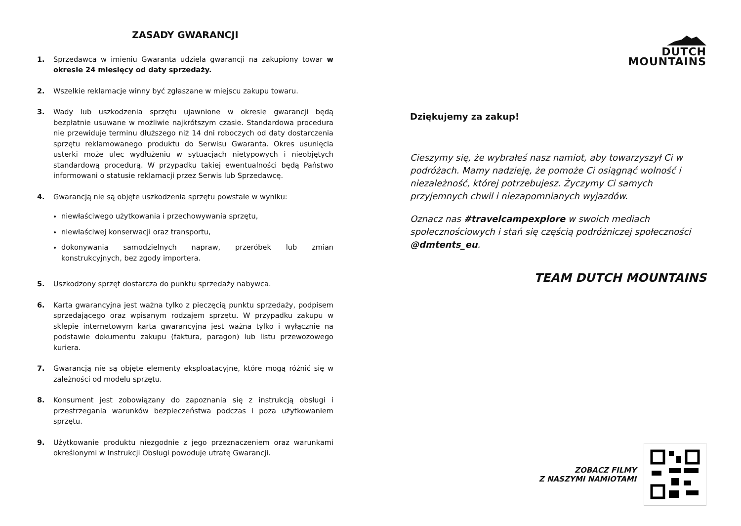ZASADY GWARANCJI
1. Sprzedawca w imieniu Gwaranta udziela gwarancji na zakupiony towar w okresie 24 miesięcy od daty sprzedaży.
2. Wszelkie reklamacje winny być zgłaszane w miejscu zakupu towaru.
3. Wady lub uszkodzenia sprzętu ujawnione w okresie gwarancji będą bezpłatnie usuwane w możliwie najkrótszym czasie. Standardowa procedura nie przewiduje terminu dłuższego niż 14 dni roboczych od daty dostarczenia sprzętu reklamowanego produktu do Serwisu Gwaranta. Okres usunięcia usterki może ulec wydłużeniu w sytuacjach nietypowych i nieobjętych standardową procedurą. W przypadku takiej ewentualności będą Państwo informowani o statusie reklamacji przez Serwis lub Sprzedawcę.
4. Gwarancją nie są objęte uszkodzenia sprzętu powstałe w wyniku:
niewłaściwego użytkowania i przechowywania sprzętu,
niewłaściwej konserwacji oraz transportu,
dokonywania samodzielnych napraw, przeróbek lub zmian konstrukcyjnych, bez zgody importera.
5. Uszkodzony sprzęt dostarcza do punktu sprzedaży nabywca.
6. Karta gwarancyjna jest ważna tylko z pieczęcią punktu sprzedaży, podpisem sprzedającego oraz wpisanym rodzajem sprzętu. W przypadku zakupu w sklepie internetowym karta gwarancyjna jest ważna tylko i wyłącznie na podstawie dokumentu zakupu (faktura, paragon) lub listu przewozowego kuriera.
7. Gwarancją nie są objęte elementy eksploatacyjne, które mogą różnić się w zależności od modelu sprzętu.
8. Konsument jest zobowiązany do zapoznania się z instrukcją obsługi i przestrzegania warunków bezpieczeństwa podczas i poza użytkowaniem sprzętu.
9. Użytkowanie produktu niezgodnie z jego przeznaczeniem oraz warunkami określonymi w Instrukcji Obsługi powoduje utratę Gwarancji.
DUTCH
MOUNTAINS
Dziękujemy za zakup!
Cieszymy się, że wybrałeś nasz namiot, aby towarzyszył Ci w podróżach. Mamy nadzieję, że pomoże Ci osiągnąć wolność i niezależność, której potrzebujesz. Życzymy Ci samych przyjemnych chwil i niezapomnianych wyjazdów.
Oznacz nas #travelcampexplore w swoich mediach społecznościowych i stań się częścią podróżniczej społeczności @dmtents_eu.
TEAM DUTCH MOUNTAINS
ZOBACZ FILMY
Z NASZYMI NAMIOTAMI